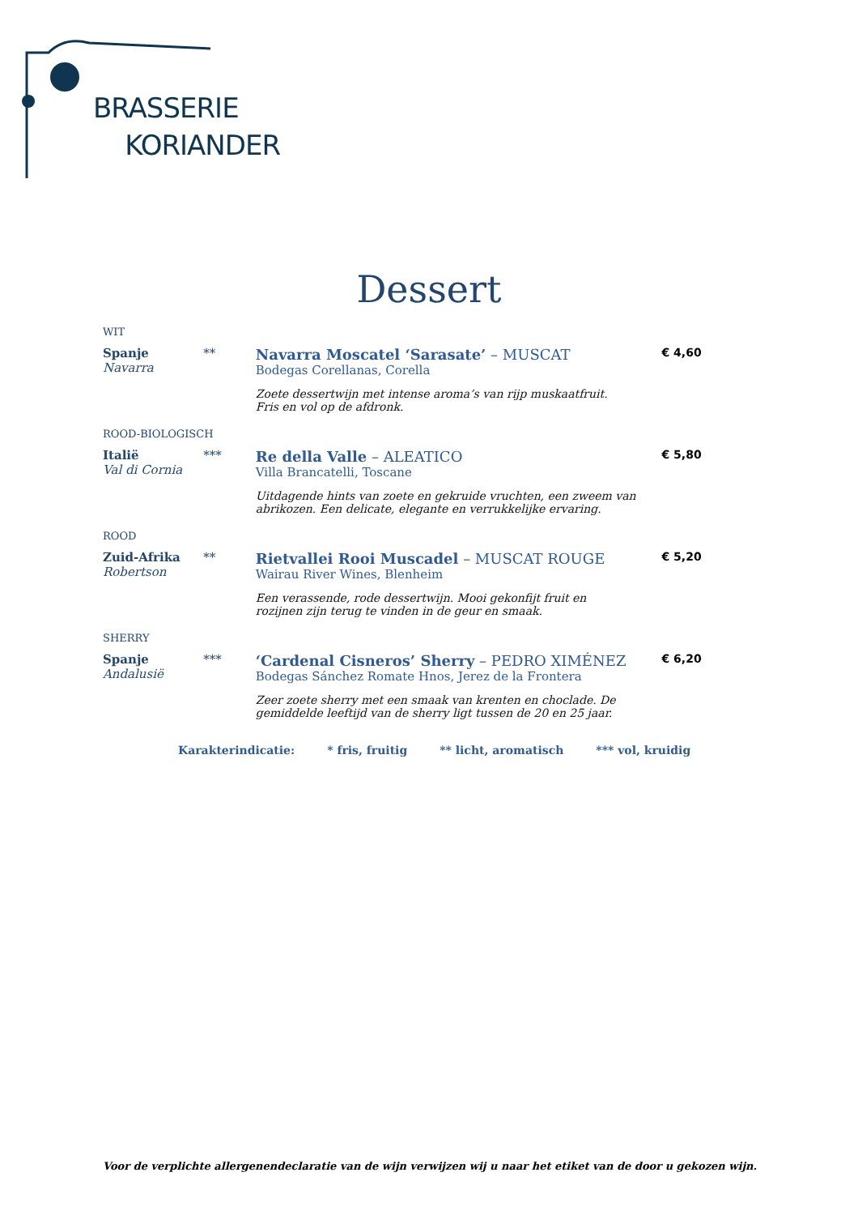BRASSERIE
KORIANDER
Dessert
WIT
Spanje
Navarra
**
Navarra Moscatel ‘Sarasate’ – MUSCAT
Bodegas Corellanas, Corella
Zoete dessertwijn met intense aroma’s van rijp muskaatfruit.
Fris en vol op de afdronk.
€ 4,60
ROOD-BIOLOGISCH
Italië
Val di Cornia
***
Re della Valle – ALEATICO
Villa Brancatelli, Toscane
Uitdagende hints van zoete en gekruide vruchten, een zweem van abrikozen. Een delicate, elegante en verrukkelijke ervaring.
€ 5,80
ROOD
Zuid-Afrika
Robertson
**
Rietvallei Rooi Muscadel – MUSCAT ROUGE
Wairau River Wines, Blenheim
Een verassende, rode dessertwijn. Mooi gekonfijt fruit en
rozijnen zijn terug te vinden in de geur en smaak.
€ 5,20
SHERRY
Spanje
Andalusië
***
‘Cardenal Cisneros’ Sherry – PEDRO XIMÉNEZ
Bodegas Sánchez Romate Hnos, Jerez de la Frontera
Zeer zoete sherry met een smaak van krenten en choclade. De gemiddelde leeftijd van de sherry ligt tussen de 20 en 25 jaar.
€ 6,20
Karakterindicatie: * fris, fruitig ** licht, aromatisch *** vol, kruidig
Voor de verplichte allergenendeclaratie van de wijn verwijzen wij u naar het etiket van de door u gekozen wijn.